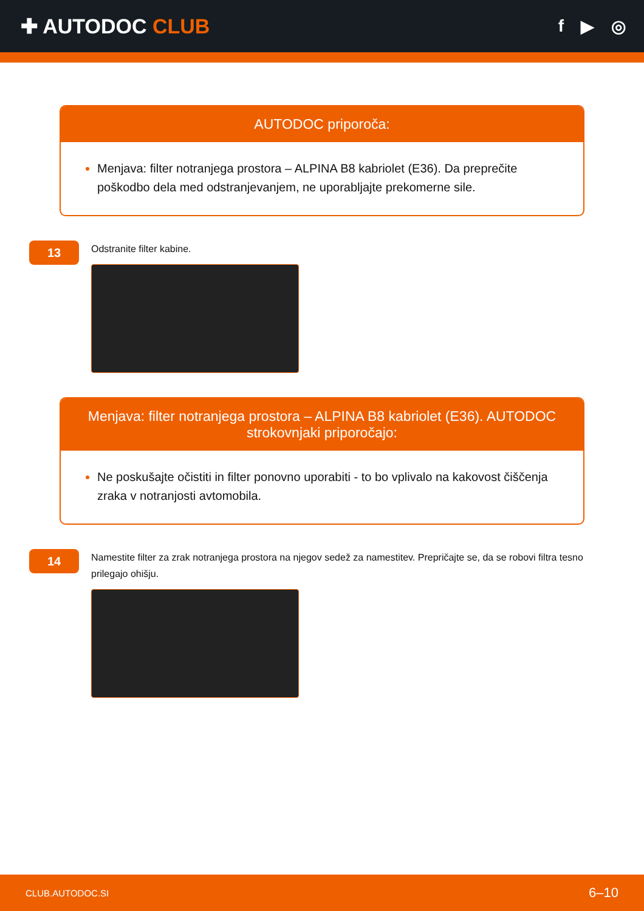✚ AUTODOC CLUB
f ▶ ◎
AUTODOC priporoča:
Menjava: filter notranjega prostora – ALPINA B8 kabriolet (E36). Da preprečite poškodbo dela med odstranjevanjem, ne uporabljajte prekomerne sile.
13
Odstranite filter kabine.
Menjava: filter notranjega prostora – ALPINA B8 kabriolet (E36). AUTODOC strokovnjaki priporočajo:
Ne poskušajte očistiti in filter ponovno uporabiti - to bo vplivalo na kakovost čiščenja zraka v notranjosti avtomobila.
14
Namestite filter za zrak notranjega prostora na njegov sedež za namestitev. Prepričajte se, da se robovi filtra tesno prilegajo ohišju.
CLUB.AUTODOC.SI 6–10